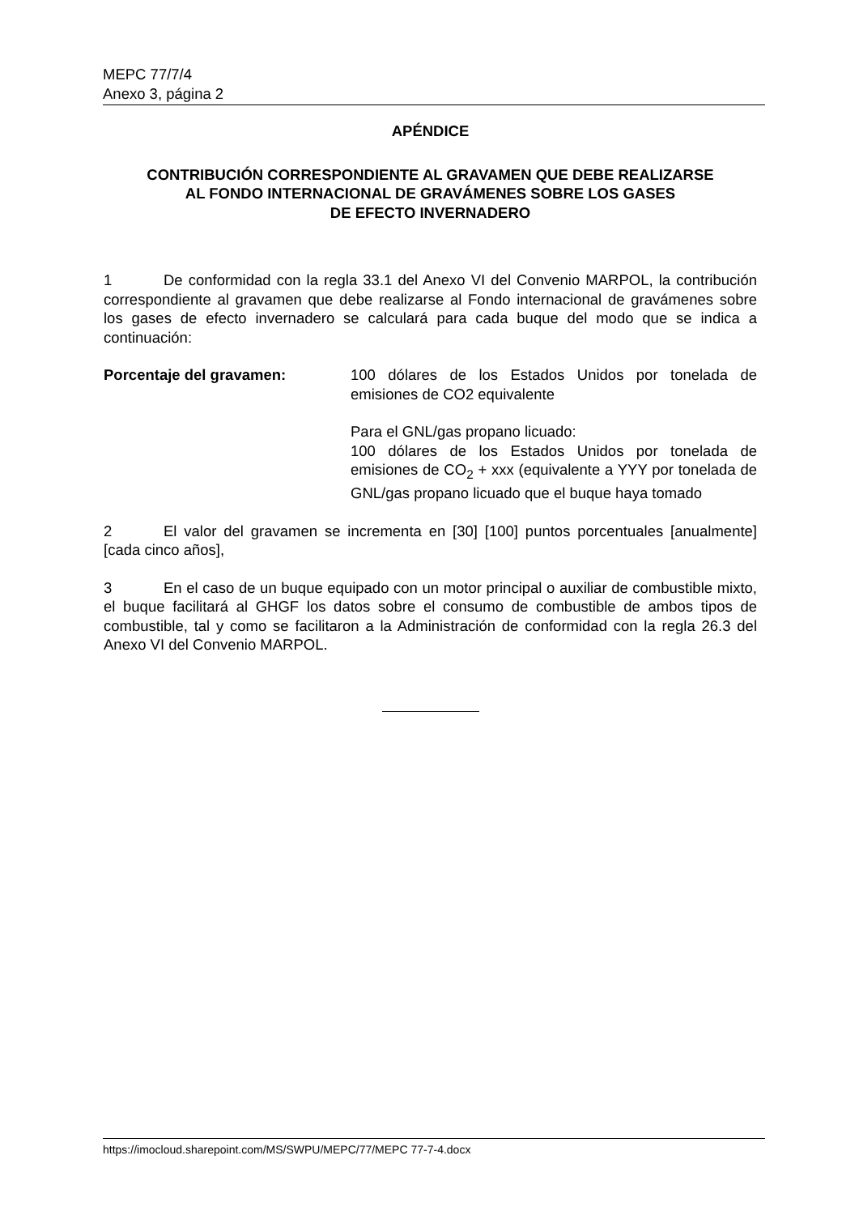MEPC 77/7/4
Anexo 3, página 2
APÉNDICE
CONTRIBUCIÓN CORRESPONDIENTE AL GRAVAMEN QUE DEBE REALIZARSE
AL FONDO INTERNACIONAL DE GRAVÁMENES SOBRE LOS GASES
DE EFECTO INVERNADERO
1 De conformidad con la regla 33.1 del Anexo VI del Convenio MARPOL, la contribución correspondiente al gravamen que debe realizarse al Fondo internacional de gravámenes sobre los gases de efecto invernadero se calculará para cada buque del modo que se indica a continuación:
Porcentaje del gravamen: 100 dólares de los Estados Unidos por tonelada de emisiones de CO2 equivalente
Para el GNL/gas propano licuado:
100 dólares de los Estados Unidos por tonelada de emisiones de CO<sub>2</sub> + xxx (equivalente a YYY por tonelada de GNL/gas propano licuado que el buque haya tomado
2 El valor del gravamen se incrementa en [30] [100] puntos porcentuales [anualmente] [cada cinco años],
3 En el caso de un buque equipado con un motor principal o auxiliar de combustible mixto, el buque facilitará al GHGF los datos sobre el consumo de combustible de ambos tipos de combustible, tal y como se facilitaron a la Administración de conformidad con la regla 26.3 del Anexo VI del Convenio MARPOL.
https://imocloud.sharepoint.com/MS/SWPU/MEPC/77/MEPC 77-7-4.docx